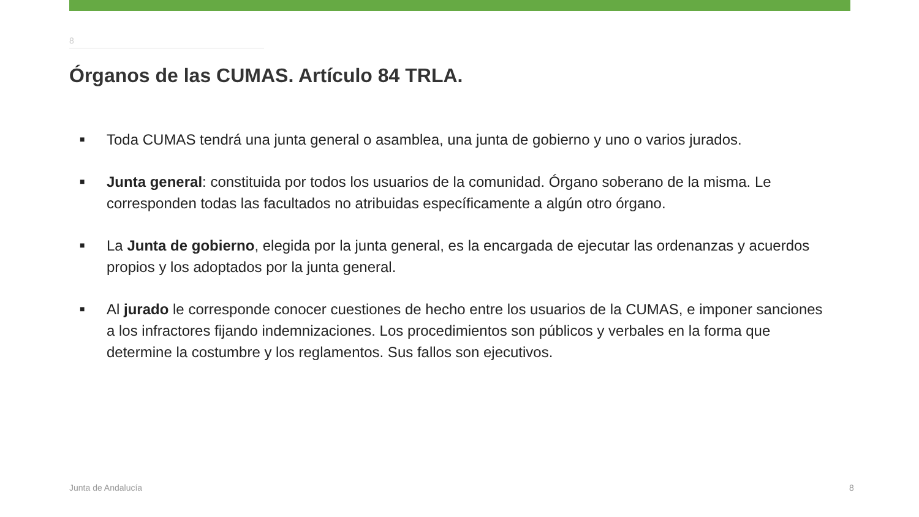8
Órganos de las CUMAS. Artículo 84 TRLA.
■ Toda CUMAS tendrá una junta general o asamblea, una junta de gobierno y uno o varios jurados.
■ Junta general: constituida por todos los usuarios de la comunidad. Órgano soberano de la misma. Le corresponden todas las facultados no atribuidas específicamente a algún otro órgano.
■ La Junta de gobierno, elegida por la junta general, es la encargada de ejecutar las ordenanzas y acuerdos propios y los adoptados por la junta general.
■ Al jurado le corresponde conocer cuestiones de hecho entre los usuarios de la CUMAS, e imponer sanciones a los infractores fijando indemnizaciones. Los procedimientos son públicos y verbales en la forma que determine la costumbre y los reglamentos. Sus fallos son ejecutivos.
Junta de Andalucía 8